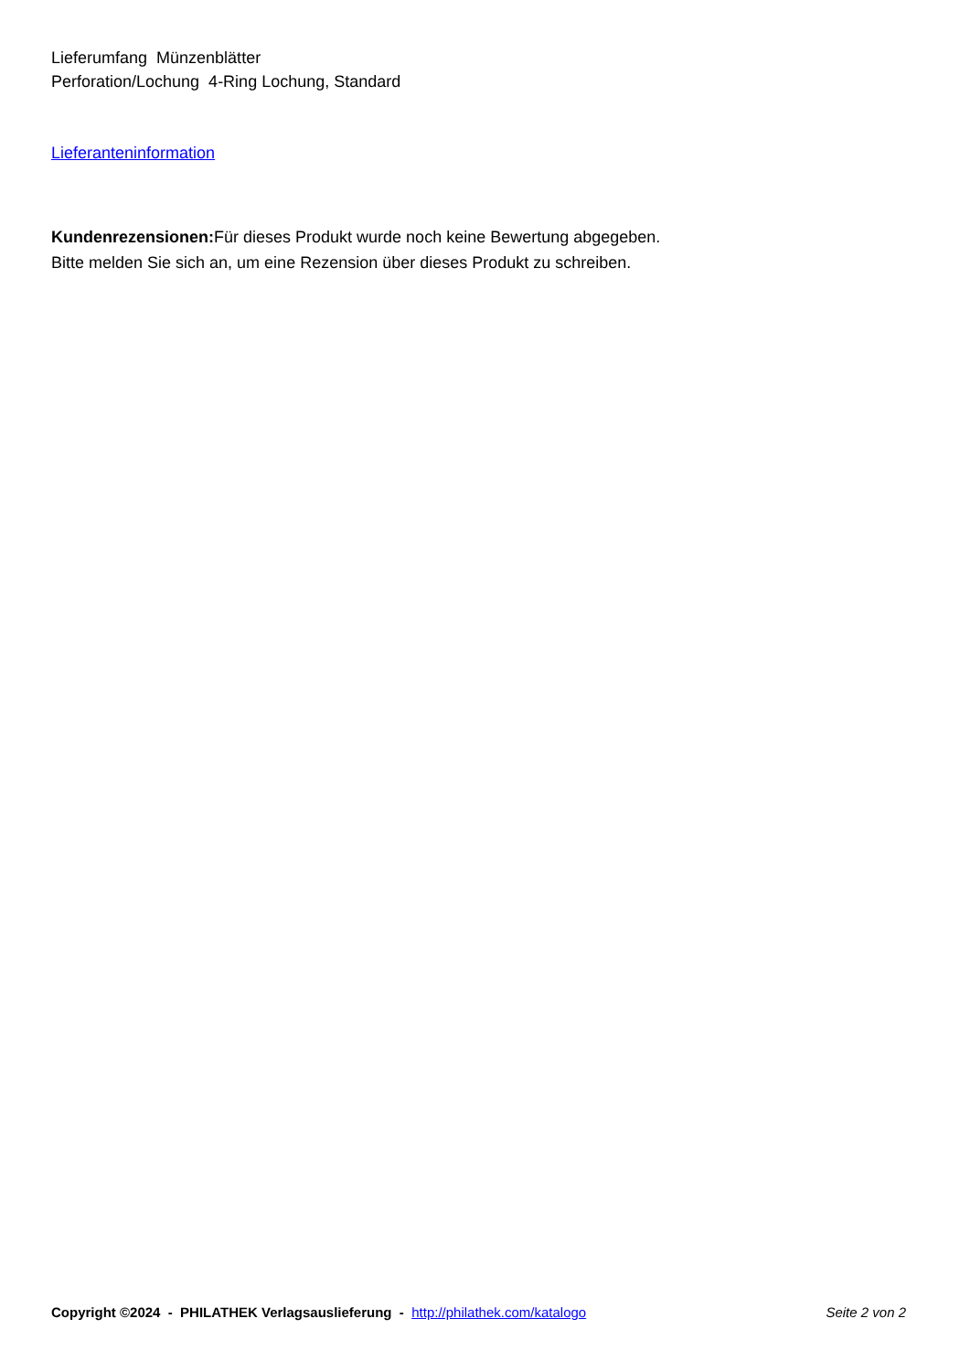Lieferumfang Münzenblätter
Perforation/Lochung 4-Ring Lochung, Standard
Lieferanteninformation
Kundenrezensionen: Für dieses Produkt wurde noch keine Bewertung abgegeben.
Bitte melden Sie sich an, um eine Rezension über dieses Produkt zu schreiben.
Copyright ©2024 - PHILATHEK Verlagsauslieferung - http://philathek.com/katalogo Seite 2 von 2